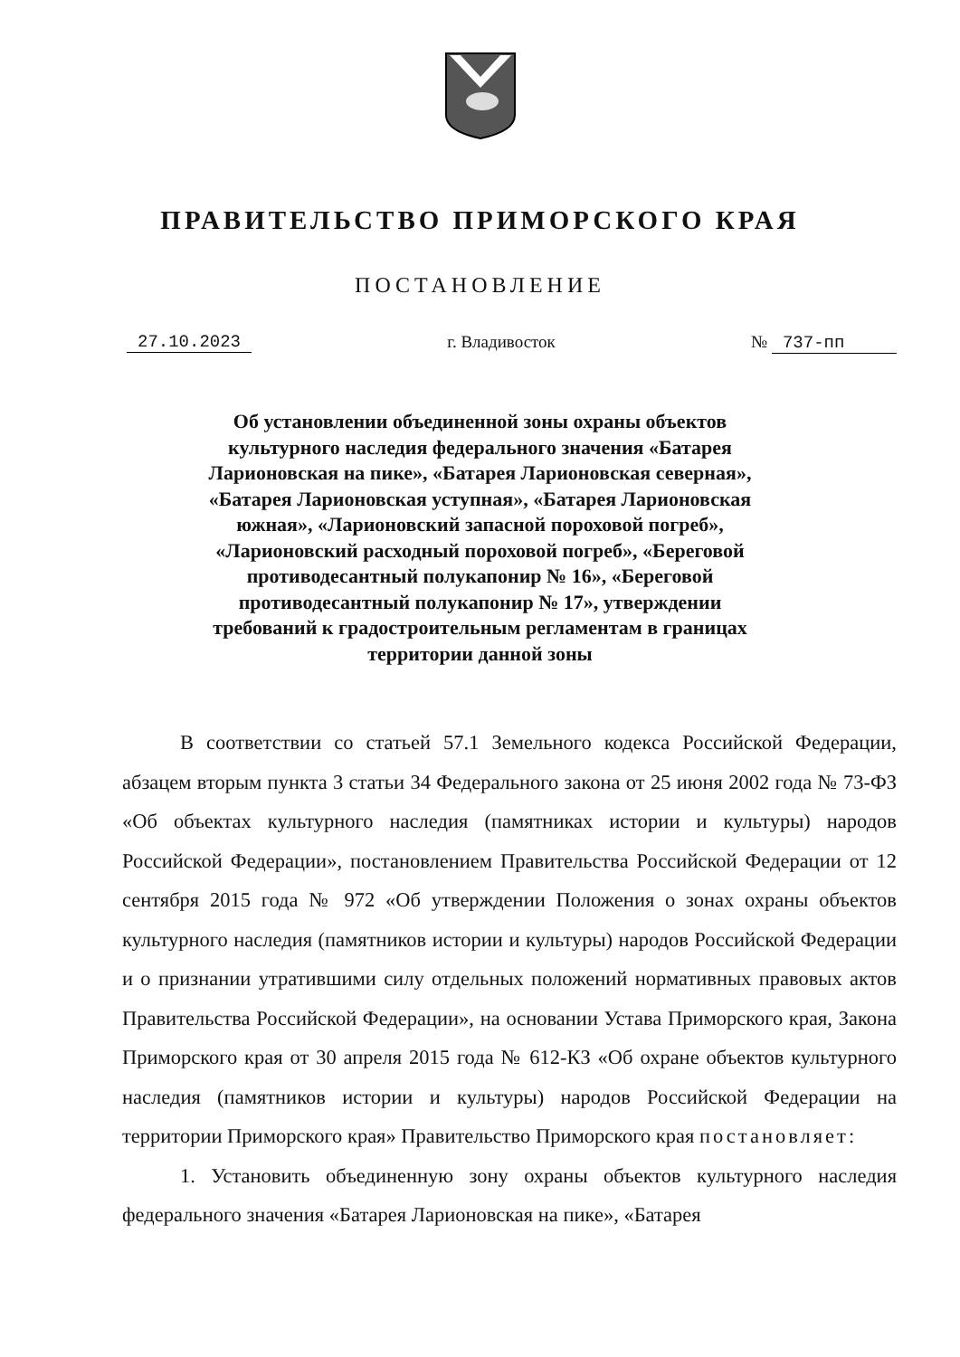ПРАВИТЕЛЬСТВО ПРИМОРСКОГО КРАЯ
ПОСТАНОВЛЕНИЕ
27.10.2023 г. Владивосток № 737-пп
Об установлении объединенной зоны охраны объектов культурного наследия федерального значения «Батарея Ларионовская на пике», «Батарея Ларионовская северная», «Батарея Ларионовская уступная», «Батарея Ларионовская южная», «Ларионовский запасной пороховой погреб», «Ларионовский расходный пороховой погреб», «Береговой противодесантный полукапонир № 16», «Береговой противодесантный полукапонир № 17», утверждении требований к градостроительным регламентам в границах территории данной зоны
В соответствии со статьей 57.1 Земельного кодекса Российской Федерации, абзацем вторым пункта 3 статьи 34 Федерального закона от 25 июня 2002 года № 73-ФЗ «Об объектах культурного наследия (памятниках истории и культуры) народов Российской Федерации», постановлением Правительства Российской Федерации от 12 сентября 2015 года № 972 «Об утверждении Положения о зонах охраны объектов культурного наследия (памятников истории и культуры) народов Российской Федерации и о признании утратившими силу отдельных положений нормативных правовых актов Правительства Российской Федерации», на основании Устава Приморского края, Закона Приморского края от 30 апреля 2015 года № 612-КЗ «Об охране объектов культурного наследия (памятников истории и культуры) народов Российской Федерации на территории Приморского края» Правительство Приморского края постановляет:
1. Установить объединенную зону охраны объектов культурного наследия федерального значения «Батарея Ларионовская на пике», «Батарея